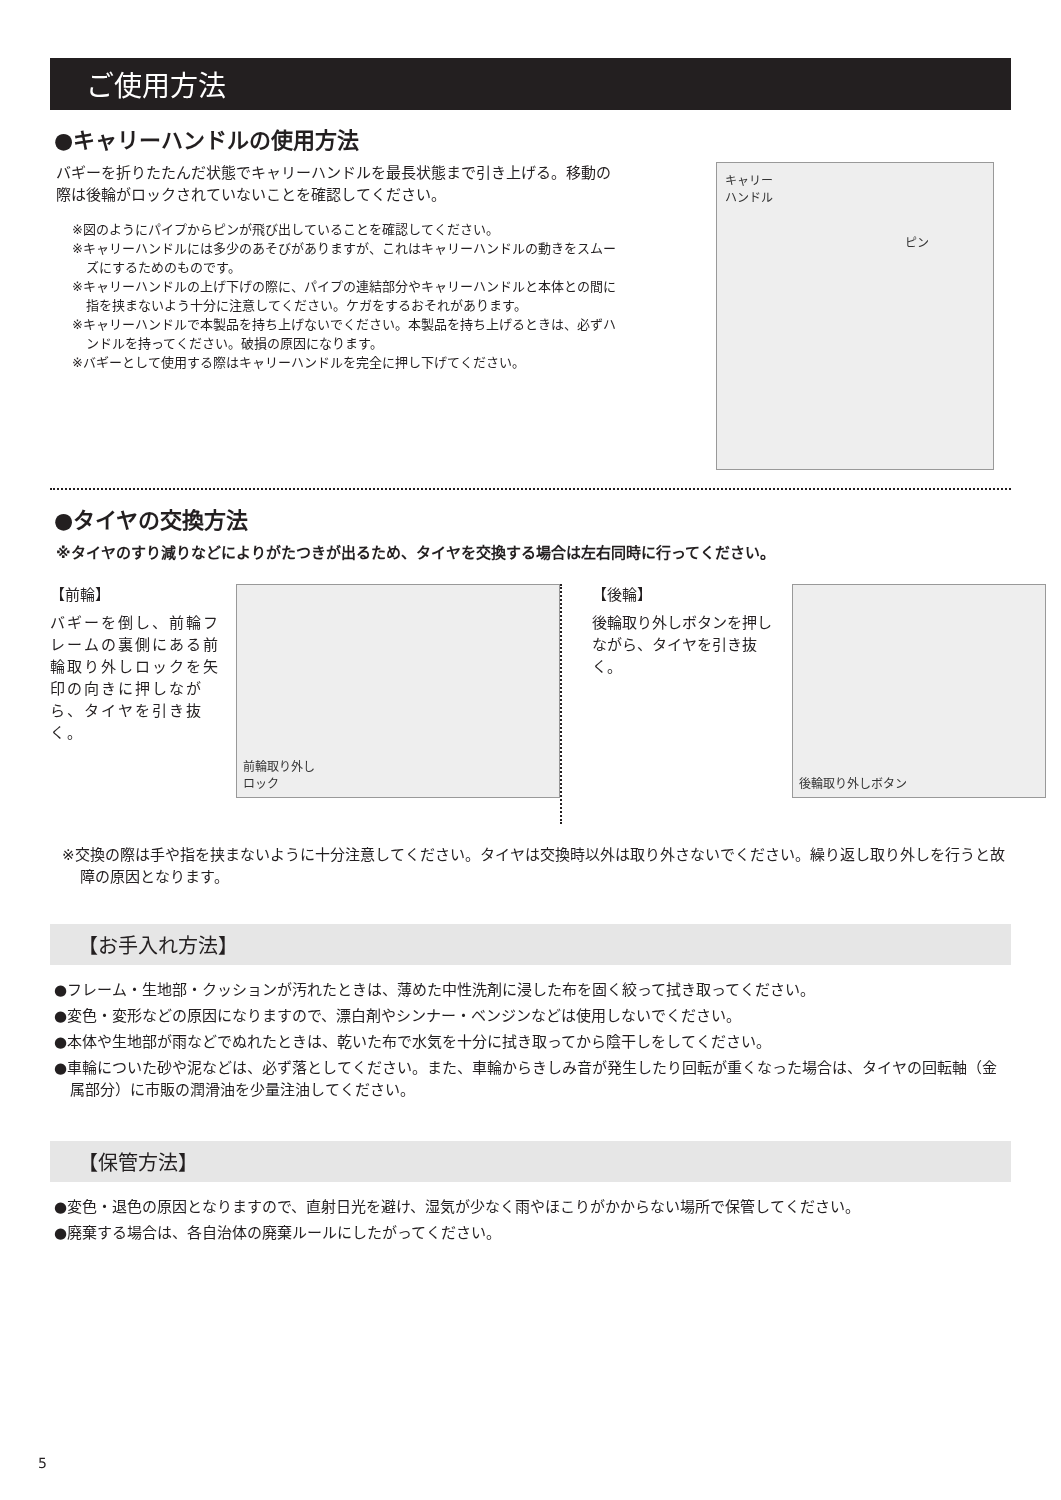ご使用方法
●キャリーハンドルの使用方法
バギーを折りたたんだ状態でキャリーハンドルを最長状態まで引き上げる。移動の際は後輪がロックされていないことを確認してください。
※図のようにパイプからピンが飛び出していることを確認してください。
※キャリーハンドルには多少のあそびがありますが、これはキャリーハンドルの動きをスムーズにするためのものです。
※キャリーハンドルの上げ下げの際に、パイプの連結部分やキャリーハンドルと本体との間に指を挟まないよう十分に注意してください。ケガをするおそれがあります。
※キャリーハンドルで本製品を持ち上げないでください。本製品を持ち上げるときは、必ずハンドルを持ってください。破損の原因になります。
※バギーとして使用する際はキャリーハンドルを完全に押し下げてください。
キャリー
ハンドル
ピン
●タイヤの交換方法
※タイヤのすり減りなどによりがたつきが出るため、タイヤを交換する場合は左右同時に行ってください。
【前輪】
バギーを倒し、前輪フレームの裏側にある前輪取り外しロックを矢印の向きに押しながら、タイヤを引き抜く。
前輪取り外し
ロック
【後輪】
後輪取り外しボタンを押しながら、タイヤを引き抜く。
後輪取り外しボタン
※交換の際は手や指を挟まないように十分注意してください。タイヤは交換時以外は取り外さないでください。繰り返し取り外しを行うと故障の原因となります。
【お手入れ方法】
●フレーム・生地部・クッションが汚れたときは、薄めた中性洗剤に浸した布を固く絞って拭き取ってください。
●変色・変形などの原因になりますので、漂白剤やシンナー・ベンジンなどは使用しないでください。
●本体や生地部が雨などでぬれたときは、乾いた布で水気を十分に拭き取ってから陰干しをしてください。
●車輪についた砂や泥などは、必ず落としてください。また、車輪からきしみ音が発生したり回転が重くなった場合は、タイヤの回転軸（金属部分）に市販の潤滑油を少量注油してください。
【保管方法】
●変色・退色の原因となりますので、直射日光を避け、湿気が少なく雨やほこりがかからない場所で保管してください。
●廃棄する場合は、各自治体の廃棄ルールにしたがってください。
5